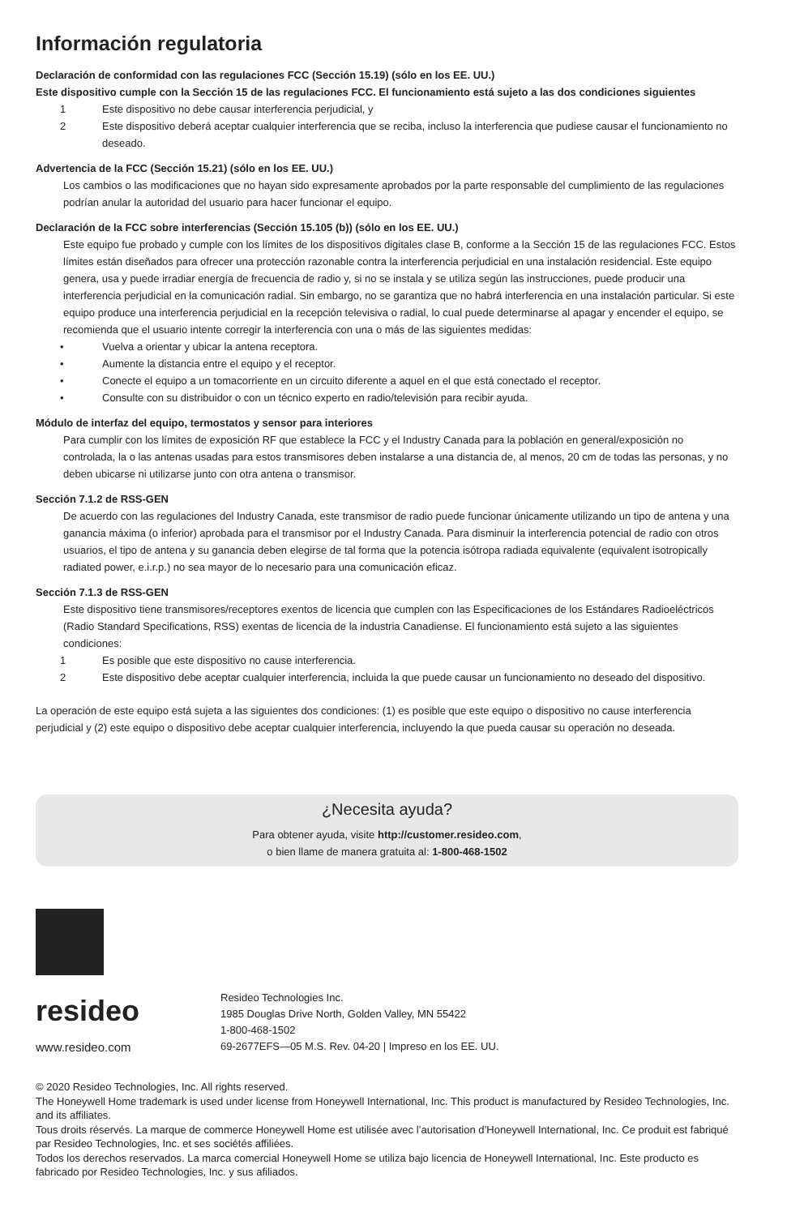Información regulatoria
Declaración de conformidad con las regulaciones FCC (Sección 15.19) (sólo en los EE. UU.)
Este dispositivo cumple con la Sección 15 de las regulaciones FCC. El funcionamiento está sujeto a las dos condiciones siguientes
1 Este dispositivo no debe causar interferencia perjudicial, y
2 Este dispositivo deberá aceptar cualquier interferencia que se reciba, incluso la interferencia que pudiese causar el funcionamiento no deseado.
Advertencia de la FCC (Sección 15.21) (sólo en los EE. UU.)
Los cambios o las modificaciones que no hayan sido expresamente aprobados por la parte responsable del cumplimiento de las regulaciones podrían anular la autoridad del usuario para hacer funcionar el equipo.
Declaración de la FCC sobre interferencias (Sección 15.105 (b)) (sólo en los EE. UU.)
Este equipo fue probado y cumple con los límites de los dispositivos digitales clase B, conforme a la Sección 15 de las regulaciones FCC. Estos límites están diseñados para ofrecer una protección razonable contra la interferencia perjudicial en una instalación residencial. Este equipo genera, usa y puede irradiar energía de frecuencia de radio y, si no se instala y se utiliza según las instrucciones, puede producir una interferencia perjudicial en la comunicación radial. Sin embargo, no se garantiza que no habrá interferencia en una instalación particular. Si este equipo produce una interferencia perjudicial en la recepción televisiva o radial, lo cual puede determinarse al apagar y encender el equipo, se recomienda que el usuario intente corregir la interferencia con una o más de las siguientes medidas:
• Vuelva a orientar y ubicar la antena receptora.
• Aumente la distancia entre el equipo y el receptor.
• Conecte el equipo a un tomacorriente en un circuito diferente a aquel en el que está conectado el receptor.
• Consulte con su distribuidor o con un técnico experto en radio/televisión para recibir ayuda.
Módulo de interfaz del equipo, termostatos y sensor para interiores
Para cumplir con los límites de exposición RF que establece la FCC y el Industry Canada para la población en general/exposición no controlada, la o las antenas usadas para estos transmisores deben instalarse a una distancia de, al menos, 20 cm de todas las personas, y no deben ubicarse ni utilizarse junto con otra antena o transmisor.
Sección 7.1.2 de RSS-GEN
De acuerdo con las regulaciones del Industry Canada, este transmisor de radio puede funcionar únicamente utilizando un tipo de antena y una ganancia máxima (o inferior) aprobada para el transmisor por el Industry Canada. Para disminuir la interferencia potencial de radio con otros usuarios, el tipo de antena y su ganancia deben elegirse de tal forma que la potencia isótropa radiada equivalente (equivalent isotropically radiated power, e.i.r.p.) no sea mayor de lo necesario para una comunicación eficaz.
Sección 7.1.3 de RSS-GEN
Este dispositivo tiene transmisores/receptores exentos de licencia que cumplen con las Especificaciones de los Estándares Radioeléctricos (Radio Standard Specifications, RSS) exentas de licencia de la industria Canadiense. El funcionamiento está sujeto a las siguientes condiciones:
1 Es posible que este dispositivo no cause interferencia.
2 Este dispositivo debe aceptar cualquier interferencia, incluida la que puede causar un funcionamiento no deseado del dispositivo.
La operación de este equipo está sujeta a las siguientes dos condiciones: (1) es posible que este equipo o dispositivo no cause interferencia perjudicial y (2) este equipo o dispositivo debe aceptar cualquier interferencia, incluyendo la que pueda causar su operación no deseada.
¿Necesita ayuda?
Para obtener ayuda, visite http://customer.resideo.com,
o bien llame de manera gratuita al: 1-800-468-1502
resideo
www.resideo.com
Resideo Technologies Inc.
1985 Douglas Drive North, Golden Valley, MN 55422
1-800-468-1502
69-2677EFS—05 M.S. Rev. 04-20 | Impreso en los EE. UU.
© 2020 Resideo Technologies, Inc. All rights reserved.
The Honeywell Home trademark is used under license from Honeywell International, Inc. This product is manufactured by Resideo Technologies, Inc. and its affiliates.
Tous droits réservés. La marque de commerce Honeywell Home est utilisée avec l’autorisation d’Honeywell International, Inc. Ce produit est fabriqué par Resideo Technologies, Inc. et ses sociétés affiliées.
Todos los derechos reservados. La marca comercial Honeywell Home se utiliza bajo licencia de Honeywell International, Inc. Este producto es fabricado por Resideo Technologies, Inc. y sus afiliados.